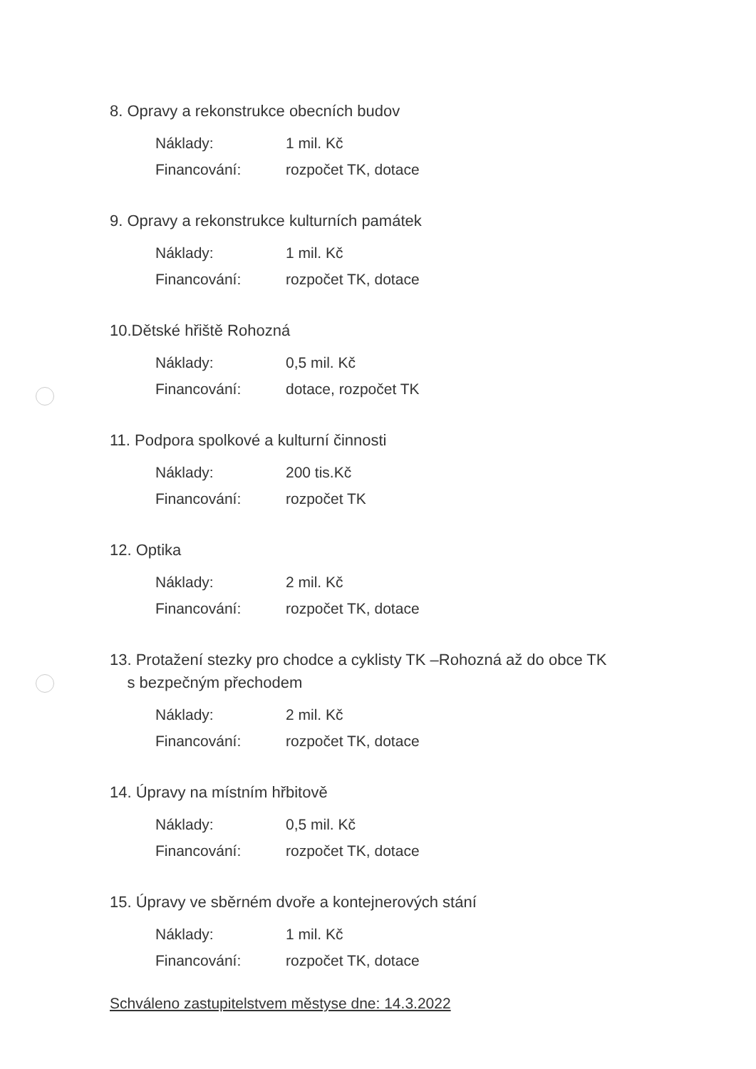8. Opravy a rekonstrukce obecních budov
Náklady: 1 mil. Kč
Financování: rozpočet TK, dotace
9. Opravy a rekonstrukce kulturních památek
Náklady: 1 mil. Kč
Financování: rozpočet TK, dotace
10.Dětské hřiště Rohozná
Náklady: 0,5 mil. Kč
Financování: dotace, rozpočet TK
11. Podpora spolkové a kulturní činnosti
Náklady: 200 tis.Kč
Financování: rozpočet TK
12. Optika
Náklady: 2 mil. Kč
Financování: rozpočet TK, dotace
13. Protažení stezky pro chodce a cyklisty TK –Rohozná až do obce TK
s bezpečným přechodem
Náklady: 2 mil. Kč
Financování: rozpočet TK, dotace
14. Úpravy na místním hřbitově
Náklady: 0,5 mil. Kč
Financování: rozpočet TK, dotace
15. Úpravy ve sběrném dvoře a kontejnerových stání
Náklady: 1 mil. Kč
Financování: rozpočet TK, dotace
Schváleno zastupitelstvem městyse dne: 14.3.2022